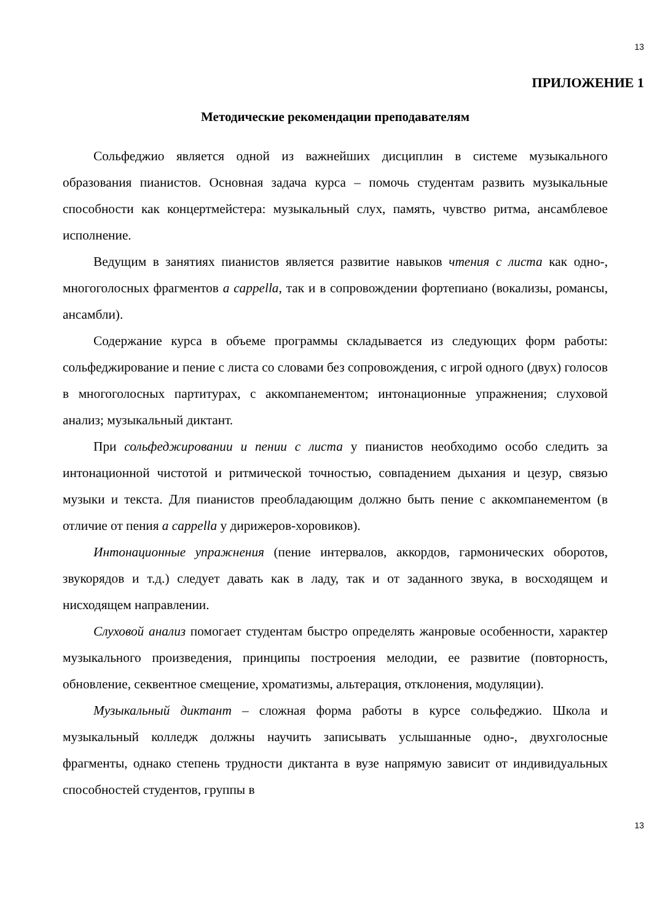13
ПРИЛОЖЕНИЕ 1
Методические рекомендации преподавателям
Сольфеджио является одной из важнейших дисциплин в системе музыкального образования пианистов. Основная задача курса – помочь студентам развить музыкальные способности как концертмейстера: музыкальный слух, память, чувство ритма, ансамблевое исполнение.
Ведущим в занятиях пианистов является развитие навыков чтения с листа как одно-, многоголосных фрагментов a cappella, так и в сопровождении фортепиано (вокализы, романсы, ансамбли).
Содержание курса в объеме программы складывается из следующих форм работы: сольфеджирование и пение с листа со словами без сопровождения, с игрой одного (двух) голосов в многоголосных партитурах, с аккомпанементом; интонационные упражнения; слуховой анализ; музыкальный диктант.
При сольфеджировании и пении с листа у пианистов необходимо особо следить за интонационной чистотой и ритмической точностью, совпадением дыхания и цезур, связью музыки и текста. Для пианистов преобладающим должно быть пение с аккомпанементом (в отличие от пения a cappella у дирижеров-хоровиков).
Интонационные упражнения (пение интервалов, аккордов, гармонических оборотов, звукорядов и т.д.) следует давать как в ладу, так и от заданного звука, в восходящем и нисходящем направлении.
Слуховой анализ помогает студентам быстро определять жанровые особенности, характер музыкального произведения, принципы построения мелодии, ее развитие (повторность, обновление, секвентное смещение, хроматизмы, альтерация, отклонения, модуляции).
Музыкальный диктант – сложная форма работы в курсе сольфеджио. Школа и музыкальный колледж должны научить записывать услышанные одно-, двухголосные фрагменты, однако степень трудности диктанта в вузе напрямую зависит от индивидуальных способностей студентов, группы в
13